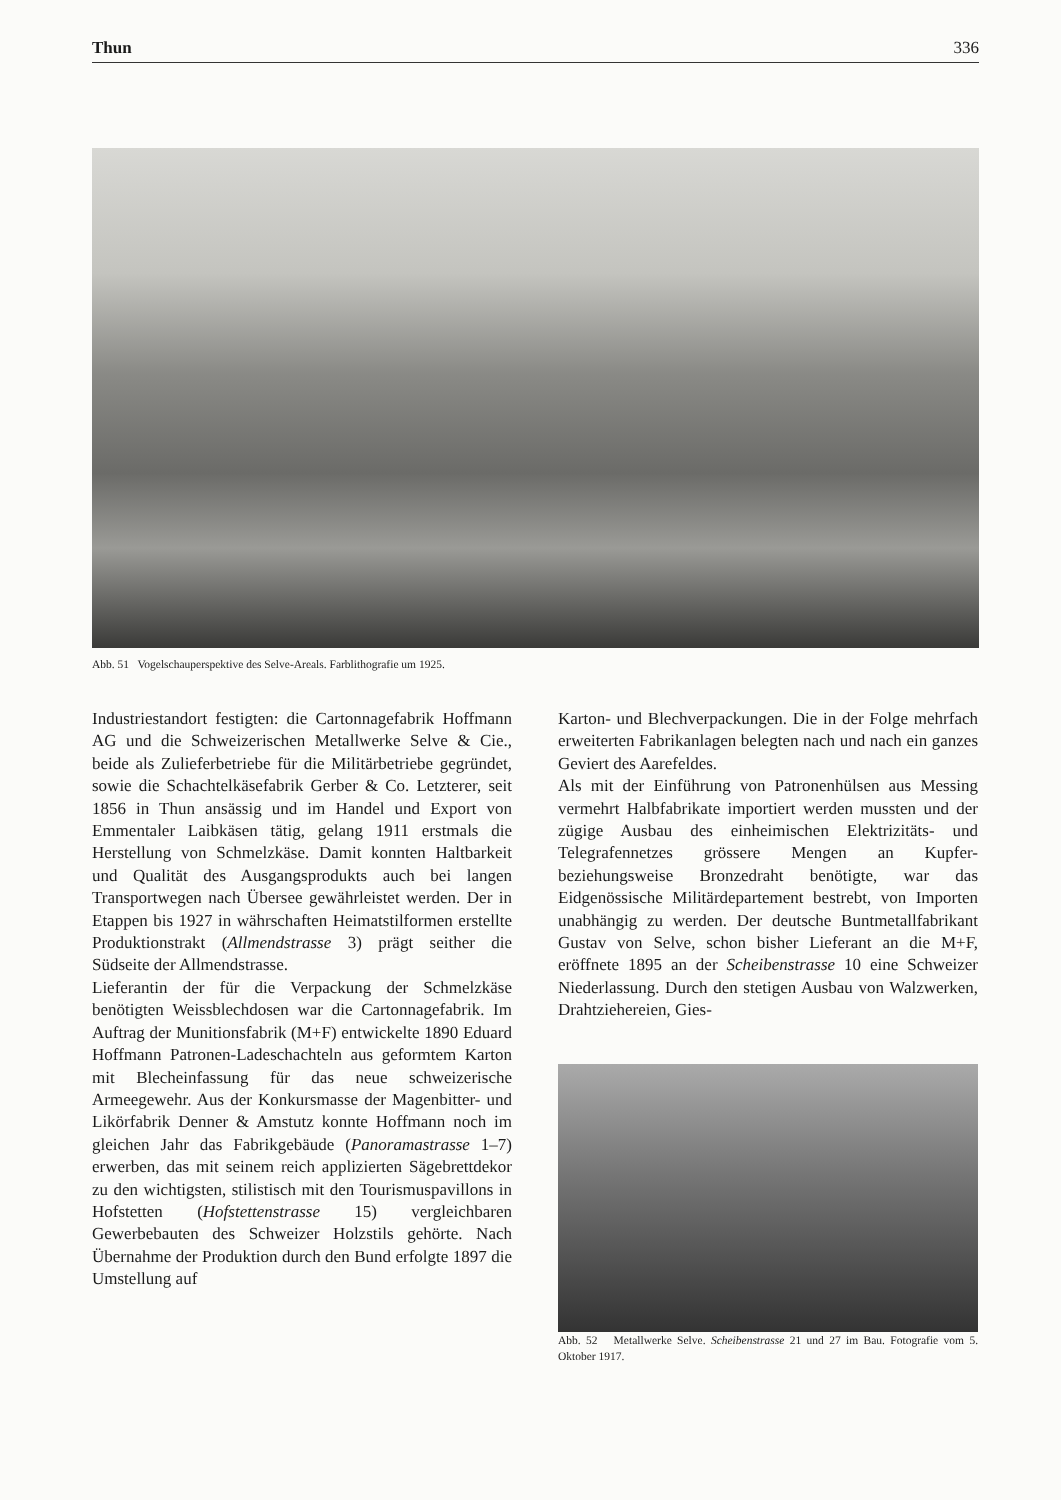Thun 336
Abb. 51 Vogelschauperspektive des Selve-Areals. Farblithografie um 1925.
Industriestandort festigten: die Cartonnagefabrik Hoffmann AG und die Schweizerischen Metallwerke Selve & Cie., beide als Zulieferbetriebe für die Militärbetriebe gegründet, sowie die Schachtelkäsefabrik Gerber & Co. Letzterer, seit 1856 in Thun ansässig und im Handel und Export von Emmentaler Laibkäsen tätig, gelang 1911 erstmals die Herstellung von Schmelzkäse. Damit konnten Haltbarkeit und Qualität des Ausgangsprodukts auch bei langen Transportwegen nach Übersee gewährleistet werden. Der in Etappen bis 1927 in währschaften Heimatstilformen erstellte Produktionstrakt (Allmendstrasse 3) prägt seither die Südseite der Allmendstrasse.
Lieferantin der für die Verpackung der Schmelzkäse benötigten Weissblechdosen war die Cartonnagefabrik. Im Auftrag der Munitionsfabrik (M+F) entwickelte 1890 Eduard Hoffmann Patronen-Ladeschachteln aus geformtem Karton mit Blecheinfassung für das neue schweizerische Armeegewehr. Aus der Konkursmasse der Magenbitter- und Likörfabrik Denner & Amstutz konnte Hoffmann noch im gleichen Jahr das Fabrikgebäude (Panoramastrasse 1–7) erwerben, das mit seinem reich applizierten Sägebrettdekor zu den wichtigsten, stilistisch mit den Tourismuspavillons in Hofstetten (Hofstettenstrasse 15) vergleichbaren Gewerbebauten des Schweizer Holzstils gehörte. Nach Übernahme der Produktion durch den Bund erfolgte 1897 die Umstellung auf
Karton- und Blechverpackungen. Die in der Folge mehrfach erweiterten Fabrikanlagen belegten nach und nach ein ganzes Geviert des Aarefeldes.
Als mit der Einführung von Patronenhülsen aus Messing vermehrt Halbfabrikate importiert werden mussten und der zügige Ausbau des einheimischen Elektrizitäts- und Telegrafennetzes grössere Mengen an Kupfer- beziehungsweise Bronzedraht benötigte, war das Eidgenössische Militärdepartement bestrebt, von Importen unabhängig zu werden. Der deutsche Buntmetallfabrikant Gustav von Selve, schon bisher Lieferant an die M+F, eröffnete 1895 an der Scheibenstrasse 10 eine Schweizer Niederlassung. Durch den stetigen Ausbau von Walzwerken, Drahtziehereien, Gies-
Abb. 52 Metallwerke Selve. Scheibenstrasse 21 und 27 im Bau. Fotografie vom 5. Oktober 1917.